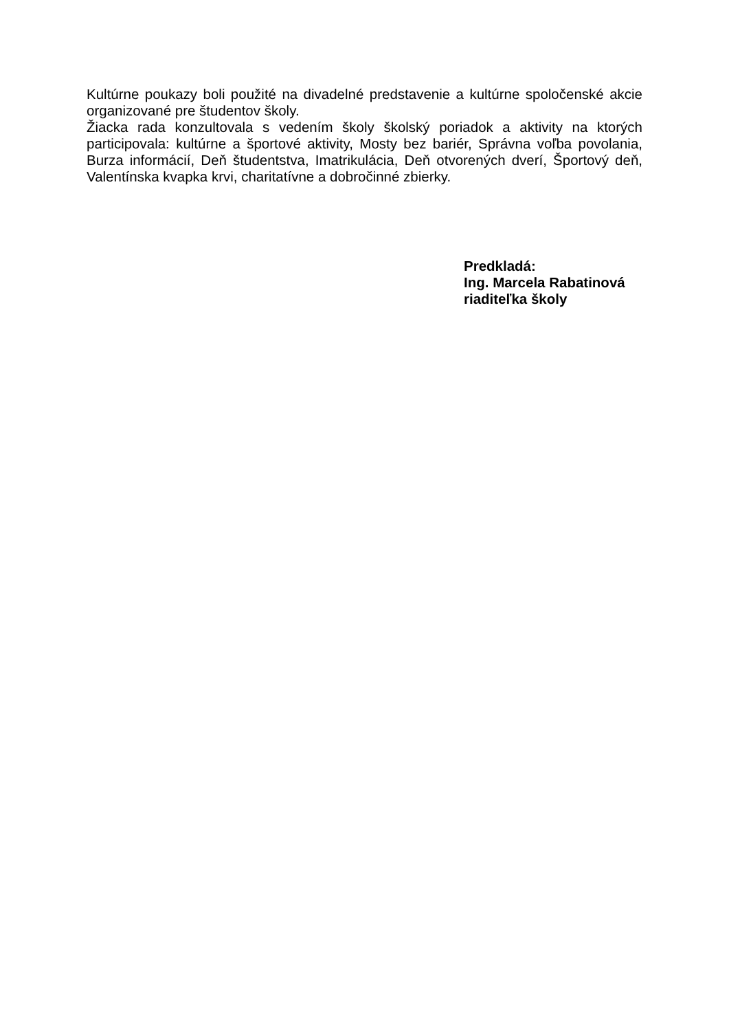Kultúrne poukazy boli použité na divadelné predstavenie a kultúrne spoločenské akcie organizované pre študentov školy.
Žiacka rada konzultovala s vedením školy školský poriadok a aktivity na ktorých participovala: kultúrne a športové aktivity, Mosty bez bariér, Správna voľba povolania, Burza informácií, Deň študentstva, Imatrikulácia, Deň otvorených dverí, Športový deň, Valentínska kvapka krvi, charitatívne a dobročinné zbierky.
Predkladá:
Ing. Marcela Rabatinová
riaditeľka školy